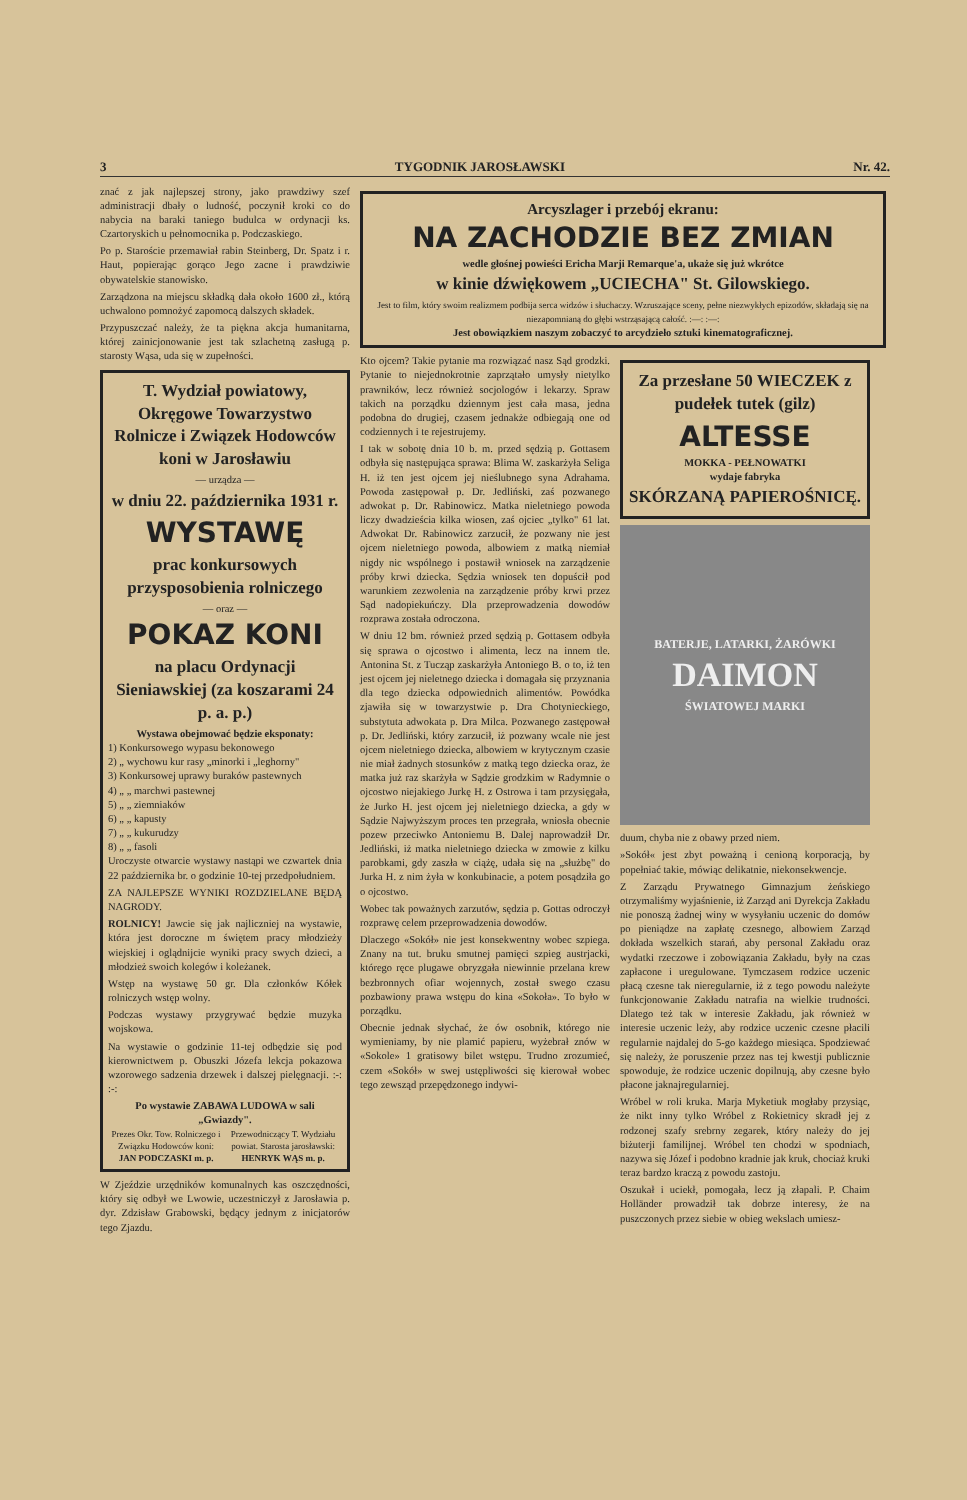3 TYGODNIK JAROSŁAWSKI Nr. 42.
znać z jak najlepszej strony, jako prawdziwy szef administracji dbały o ludność, poczynił kroki co do nabycia na baraki taniego budulca w ordynacji ks. Czartoryskich u pełnomocnika p. Podczaskiego.
Po p. Staroście przemawiał rabin Steinberg, Dr. Spatz i r. Haut, popierając gorąco Jego zacne i prawdziwie obywatelskie stanowisko.
Zarządzona na miejscu składką dała około 1600 zł., którą uchwalono pomnożyć zapomocą dalszych składek.
Przypuszczać należy, że ta piękna akcja humanitarna, której zainicjonowanie jest tak szlachetną zasługą p. starosty Wąsa, uda się w zupełności.
T. Wydział powiatowy, Okręgowe Towarzystwo Rolnicze i Związek Hodowców koni w Jarosławiu
— urządza —
w dniu 22. października 1931 r.
WYSTAWĘ
prac konkursowych przysposobienia rolniczego
— oraz —
POKAZ KONI
na placu Ordynacji Sieniawskiej (za koszarami 24 p. a. p.)
Wystawa obejmować będzie eksponaty:
1) Konkursowego wypasu bekonowego
2) „ wychowu kur rasy „minorki i „leghorny"
3) Konkursowej uprawy buraków pastewnych
4) „ „ marchwi pastewnej
5) „ „ ziemniaków
6) „ „ kapusty
7) „ „ kukurudzy
8) „ „ fasoli
Uroczyste otwarcie wystawy nastąpi we czwartek dnia 22 października br. o godzinie 10-tej przedpołudniem.
ZA NAJLEPSZE WYNIKI ROZDZIELANE BĘDĄ NAGRODY.
ROLNICY! Jawcie się jak najliczniej na wystawie, która jest doroczne m świętem pracy młodzieży wiejskiej i oglądnijcie wyniki pracy swych dzieci, a młodzież swoich kolegów i koleżanek.
Wstęp na wystawę 50 gr. Dla członków Kółek rolniczych wstęp wolny.
Podczas wystawy przygrywać będzie muzyka wojskowa.
Na wystawie o godzinie 11-tej odbędzie się pod kierownictwem p. Obuszki Józefa lekcja pokazowa wzorowego sadzenia drzewek i dalszej pielęgnacji. :-: :-:
Po wystawie ZABAWA LUDOWA w sali „Gwiazdy".
Prezes Okr. Tow. Rolniczego i Związku Hodowców koni:
JAN PODCZASKI m. p. Przewodniczący T. Wydziału powiat. Starosta jarosławski:
HENRYK WĄS m. p.
W Zjeździe urzędników komunalnych kas oszczędności, który się odbył we Lwowie, uczestniczył z Jarosławia p. dyr. Zdzisław Grabowski, będący jednym z inicjatorów tego Zjazdu.
Arcyszlager i przebój ekranu:
NA ZACHODZIE BEZ ZMIAN
wedle głośnej powieści Ericha Marji Remarque'a, ukaże się już wkrótce
w kinie dźwiękowem „UCIECHA" St. Gilowskiego.
Jest to film, który swoim realizmem podbija serca widzów i słuchaczy. Wzruszające sceny, pełne niezwykłych epizodów, składają się na niezapomnianą do głębi wstrząsającą całość. :—: :—:
Jest obowiązkiem naszym zobaczyć to arcydzieło sztuki kinematograficznej.
Kto ojcem? Takie pytanie ma rozwiązać nasz Sąd grodzki. Pytanie to niejednokrotnie zaprzątało umysły nietylko prawników, lecz również socjologów i lekarzy. Spraw takich na porządku dziennym jest cała masa, jedna podobna do drugiej, czasem jednakże odbiegają one od codziennych i te rejestrujemy.
I tak w sobotę dnia 10 b. m. przed sędzią p. Gottasem odbyła się następująca sprawa: Blima W. zaskarżyła Seliga H. iż ten jest ojcem jej nieślubnego syna Adrahama. Powoda zastępował p. Dr. Jedliński, zaś pozwanego adwokat p. Dr. Rabinowicz. Matka nieletniego powoda liczy dwadzieścia kilka wiosen, zaś ojciec „tylko" 61 lat. Adwokat Dr. Rabinowicz zarzucił, że pozwany nie jest ojcem nieletniego powoda, albowiem z matką niemiał nigdy nic wspólnego i postawił wniosek na zarządzenie próby krwi dziecka. Sędzia wniosek ten dopuścił pod warunkiem zezwolenia na zarządzenie próby krwi przez Sąd nadopiekuńczy. Dla przeprowadzenia dowodów rozprawa została odroczona.
W dniu 12 bm. również przed sędzią p. Gottasem odbyła się sprawa o ojcostwo i alimenta, lecz na innem tle. Antonina St. z Tucząp zaskarżyła Antoniego B. o to, iż ten jest ojcem jej nieletnego dziecka i domagała się przyznania dla tego dziecka odpowiednich alimentów. Powódka zjawiła się w towarzystwie p. Dra Chotynieckiego, substytuta adwokata p. Dra Milca. Pozwanego zastępował p. Dr. Jedliński, który zarzucił, iż pozwany wcale nie jest ojcem nieletniego dziecka, albowiem w krytycznym czasie nie miał żadnych stosunków z matką tego dziecka oraz, że matka już raz skarżyła w Sądzie grodzkim w Radymnie o ojcostwo niejakiego Jurkę H. z Ostrowa i tam przysięgała, że Jurko H. jest ojcem jej nieletniego dziecka, a gdy w Sądzie Najwyższym proces ten przegrała, wniosła obecnie pozew przeciwko Antoniemu B. Dalej naprowadził Dr. Jedliński, iż matka nieletniego dziecka w zmowie z kilku parobkami, gdy zaszła w ciążę, udała się na „służbę" do Jurka H. z nim żyła w konkubinacie, a potem posądziła go o ojcostwo.
Wobec tak poważnych zarzutów, sędzia p. Gottas odroczył rozprawę celem przeprowadzenia dowodów.
Dlaczego «Sokół» nie jest konsekwentny wobec szpiega. Znany na tut. bruku smutnej pamięci szpieg austrjacki, którego ręce plugawe obryzgała niewinnie przelana krew bezbronnych ofiar wojennych, został swego czasu pozbawiony prawa wstępu do kina «Sokoła». To było w porządku.
Obecnie jednak słychać, że ów osobnik, którego nie wymieniamy, by nie plamić papieru, wyżebrał znów w «Sokole» 1 gratisowy bilet wstępu. Trudno zrozumieć, czem «Sokół» w swej ustępliwości się kierował wobec tego zewsząd przepędzonego indywi-
Za przesłane 50 WIECZEK z pudełek tutek (gilz)
ALTESSE
MOKKA - PEŁNOWATKI
wydaje fabryka
SKÓRZANĄ PAPIEROŚNICĘ.
BATERJE, LATARKI, ŻARÓWKI
DAIMON
ŚWIATOWEJ MARKI
duum, chyba nie z obawy przed niem.
»Sokół« jest zbyt poważną i cenioną korporacją, by popełniać takie, mówiąc delikatnie, niekonsekwencje.
Z Zarządu Prywatnego Gimnazjum żeńskiego otrzymaliśmy wyjaśnienie, iż Zarząd ani Dyrekcja Zakładu nie ponoszą żadnej winy w wysyłaniu uczenic do domów po pieniądze na zapłatę czesnego, albowiem Zarząd dokłada wszelkich starań, aby personal Zakładu oraz wydatki rzeczowe i zobowiązania Zakładu, były na czas zapłacone i uregulowane. Tymczasem rodzice uczenic płacą czesne tak nieregularnie, iż z tego powodu należyte funkcjonowanie Zakładu natrafia na wielkie trudności. Dlatego też tak w interesie Zakładu, jak również w interesie uczenic leży, aby rodzice uczenic czesne płacili regularnie najdalej do 5-go każdego miesiąca. Spodziewać się należy, że poruszenie przez nas tej kwestji publicznie spowoduje, że rodzice uczenic dopilnują, aby czesne było płacone jaknajregularniej.
Wróbel w roli kruka. Marja Myketiuk mogłaby przysiąc, że nikt inny tylko Wróbel z Rokietnicy skradł jej z rodzonej szafy srebrny zegarek, który należy do jej biżuterji familijnej. Wróbel ten chodzi w spodniach, nazywa się Józef i podobno kradnie jak kruk, chociaż kruki teraz bardzo kraczą z powodu zastoju.
Oszukał i uciekł, pomogała, lecz ją złapali. P. Chaim Holländer prowadził tak dobrze interesy, że na puszczonych przez siebie w obieg wekslach umiesz-